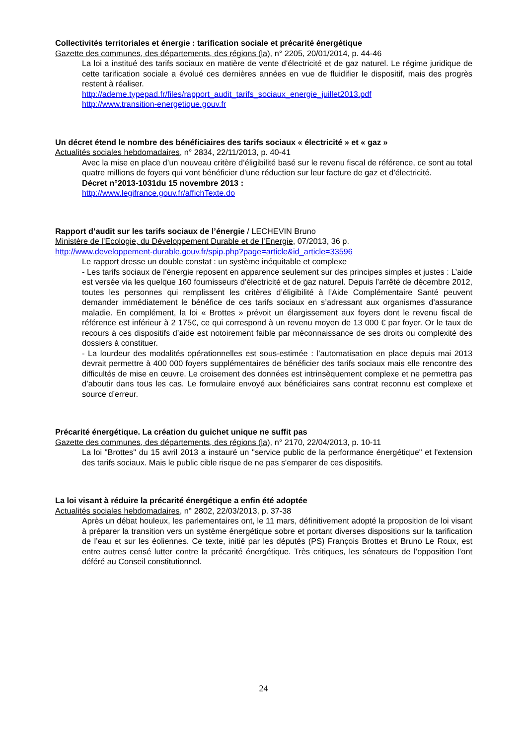Collectivités territoriales et énergie : tarification sociale et précarité énergétique
Gazette des communes, des départements, des régions (la), n° 2205, 20/01/2014, p. 44-46
La loi a institué des tarifs sociaux en matière de vente d'électricité et de gaz naturel. Le régime juridique de cette tarification sociale a évolué ces dernières années en vue de fluidifier le dispositif, mais des progrès restent à réaliser.
http://ademe.typepad.fr/files/rapport_audit_tarifs_sociaux_energie_juillet2013.pdf
http://www.transition-energetique.gouv.fr
Un décret étend le nombre des bénéficiaires des tarifs sociaux « électricité » et « gaz »
Actualités sociales hebdomadaires, n° 2834, 22/11/2013, p. 40-41
Avec la mise en place d’un nouveau critère d’éligibilité basé sur le revenu fiscal de référence, ce sont au total quatre millions de foyers qui vont bénéficier d’une réduction sur leur facture de gaz et d’électricité.
Décret n°2013-1031du 15 novembre 2013 :
http://www.legifrance.gouv.fr/affichTexte.do
Rapport d’audit sur les tarifs sociaux de l’énergie / LECHEVIN Bruno
Ministère de l’Ecologie, du Développement Durable et de l’Energie, 07/2013, 36 p.
http://www.developpement-durable.gouv.fr/spip.php?page=article&id_article=33596
Le rapport dresse un double constat : un système inéquitable et complexe
- Les tarifs sociaux de l’énergie reposent en apparence seulement sur des principes simples et justes : L’aide est versée via les quelque 160 fournisseurs d’électricité et de gaz naturel. Depuis l’arrêté de décembre 2012, toutes les personnes qui remplissent les critères d’éligibilité à l’Aide Complémentaire Santé peuvent demander immédiatement le bénéfice de ces tarifs sociaux en s’adressant aux organismes d’assurance maladie. En complément, la loi « Brottes » prévoit un élargissement aux foyers dont le revenu fiscal de référence est inférieur à 2 175€, ce qui correspond à un revenu moyen de 13 000 € par foyer. Or le taux de recours à ces dispositifs d’aide est notoirement faible par méconnaissance de ses droits ou complexité des dossiers à constituer.
- La lourdeur des modalités opérationnelles est sous-estimée : l’automatisation en place depuis mai 2013 devrait permettre à 400 000 foyers supplémentaires de bénéficier des tarifs sociaux mais elle rencontre des difficultés de mise en œuvre. Le croisement des données est intrinsèquement complexe et ne permettra pas d’aboutir dans tous les cas. Le formulaire envoyé aux bénéficiaires sans contrat reconnu est complexe et source d’erreur.
Précarité énergétique. La création du guichet unique ne suffit pas
Gazette des communes, des départements, des régions (la), n° 2170, 22/04/2013, p. 10-11
La loi "Brottes" du 15 avril 2013 a instauré un "service public de la performance énergétique" et l'extension des tarifs sociaux. Mais le public cible risque de ne pas s'emparer de ces dispositifs.
La loi visant à réduire la précarité énergétique a enfin été adoptée
Actualités sociales hebdomadaires, n° 2802, 22/03/2013, p. 37-38
Après un débat houleux, les parlementaires ont, le 11 mars, définitivement adopté la proposition de loi visant à préparer la transition vers un système énergétique sobre et portant diverses dispositions sur la tarification de l’eau et sur les éoliennes. Ce texte, initié par les députés (PS) François Brottes et Bruno Le Roux, est entre autres censé lutter contre la précarité énergétique. Très critiques, les sénateurs de l’opposition l’ont déféré au Conseil constitutionnel.
24